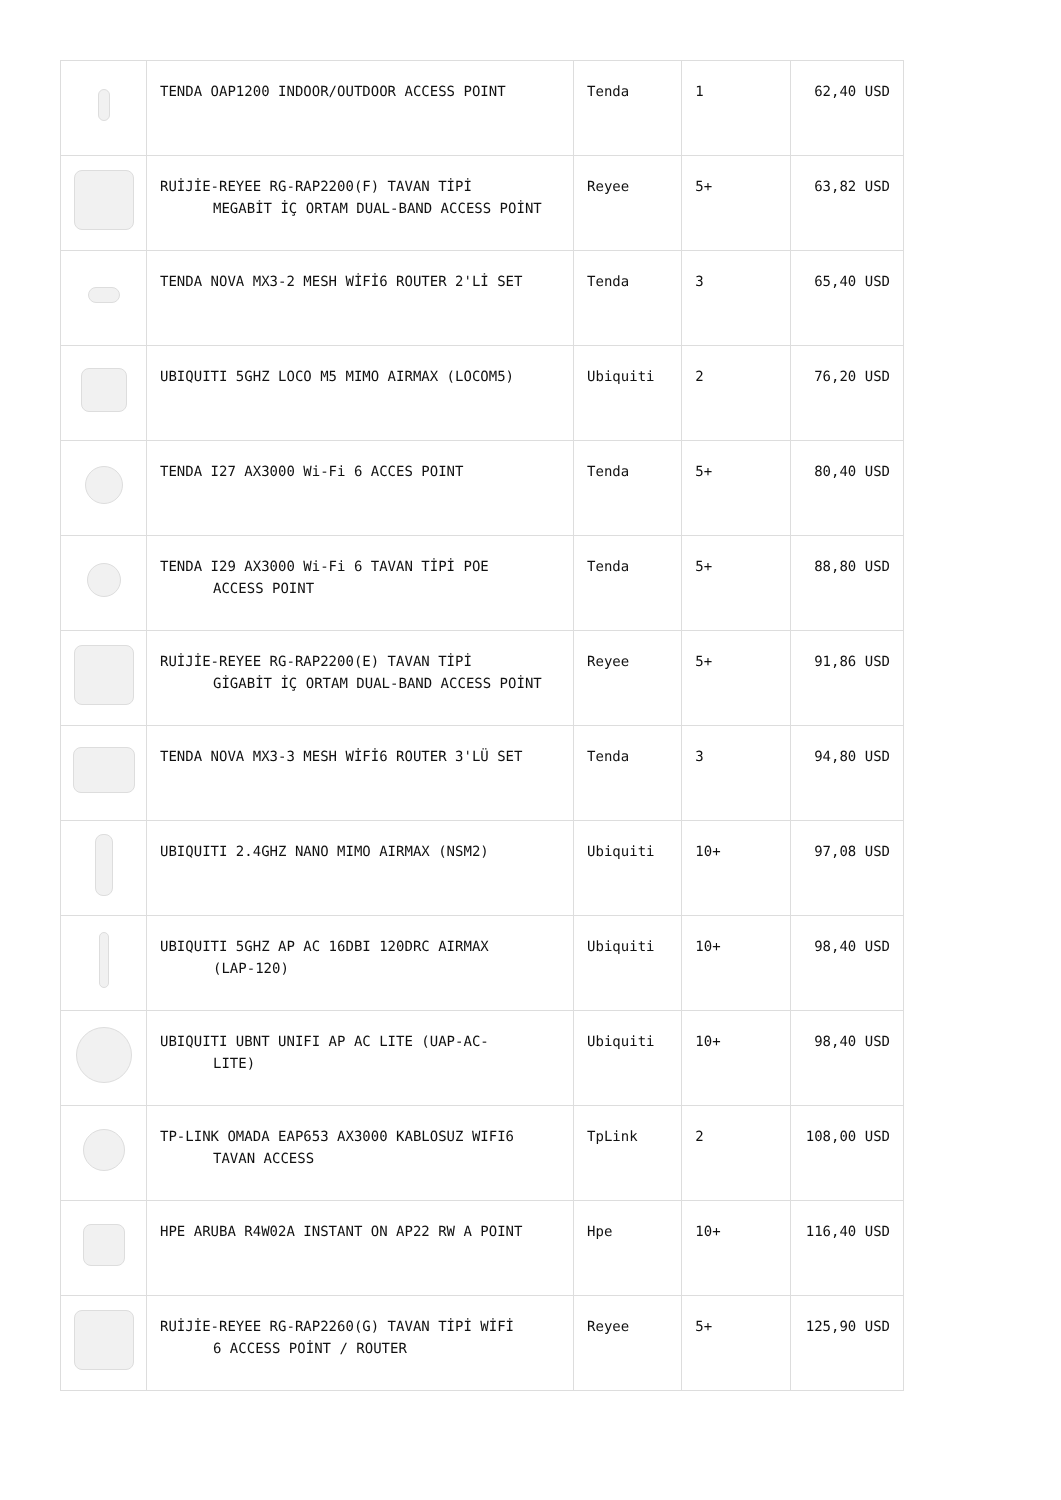| | TENDA OAP1200 INDOOR/OUTDOOR ACCESS POINT | Tenda | 1 | 62,40 USD |
| | RUİJİE-REYEE RG-RAP2200(F) TAVAN TİPİ MEGABİT İÇ ORTAM DUAL-BAND ACCESS POİNT | Reyee | 5+ | 63,82 USD |
| | TENDA NOVA MX3-2 MESH WİFİ6 ROUTER 2'Lİ SET | Tenda | 3 | 65,40 USD |
| | UBIQUITI 5GHZ LOCO M5 MIMO AIRMAX (LOCOM5) | Ubiquiti | 2 | 76,20 USD |
| | TENDA I27 AX3000 Wi-Fi 6 ACCES POINT | Tenda | 5+ | 80,40 USD |
| | TENDA I29 AX3000 Wi-Fi 6 TAVAN TİPİ POE ACCESS POINT | Tenda | 5+ | 88,80 USD |
| | RUİJİE-REYEE RG-RAP2200(E) TAVAN TİPİ GİGABİT İÇ ORTAM DUAL-BAND ACCESS POİNT | Reyee | 5+ | 91,86 USD |
| | TENDA NOVA MX3-3 MESH WİFİ6 ROUTER 3'LÜ SET | Tenda | 3 | 94,80 USD |
| | UBIQUITI 2.4GHZ NANO MIMO AIRMAX (NSM2) | Ubiquiti | 10+ | 97,08 USD |
| | UBIQUITI 5GHZ AP AC 16DBI 120DRC AIRMAX (LAP-120) | Ubiquiti | 10+ | 98,40 USD |
| | UBIQUITI UBNT UNIFI AP AC LITE (UAP-AC- LITE) | Ubiquiti | 10+ | 98,40 USD |
| | TP-LINK OMADA EAP653 AX3000 KABLOSUZ WIFI6 TAVAN ACCESS | TpLink | 2 | 108,00 USD |
| | HPE ARUBA R4W02A INSTANT ON AP22 RW A POINT | Hpe | 10+ | 116,40 USD |
| | RUİJİE-REYEE RG-RAP2260(G) TAVAN TİPİ WİFİ 6 ACCESS POİNT / ROUTER | Reyee | 5+ | 125,90 USD |